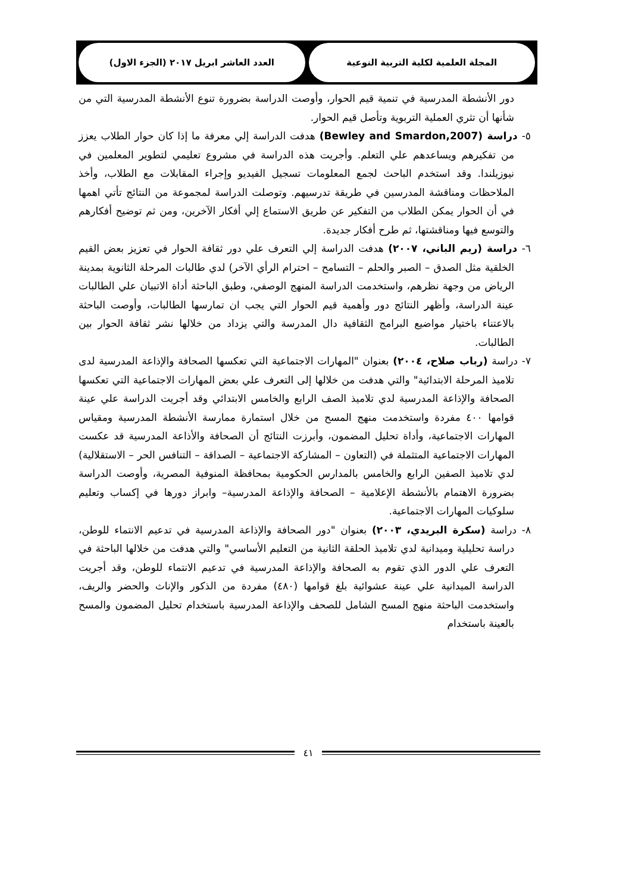المجلة العلمية لكلية التربية النوعية
العدد العاشر ابريل ٢٠١٧ (الجزء الاول)
دور الأنشطة المدرسية في تنمية قيم الحوار، وأوصت الدراسة بضرورة تنوع الأنشطة المدرسية التي من شأنها أن تثري العملية التربوية وتأصل قيم الحوار.
٥- دراسة (Bewley and Smardon,2007) هدفت الدراسة إلي معرفة ما إذا كان حوار الطلاب يعزز من تفكيرهم ويساعدهم علي التعلم. وأجريت هذه الدراسة في مشروع تعليمي لتطوير المعلمين في نيوزيلندا. وقد استخدم الباحث لجمع المعلومات تسجيل الفيديو وإجراء المقابلات مع الطلاب، وأخذ الملاحظات ومناقشة المدرسين في طريقة تدرسيهم. وتوصلت الدراسة لمجموعة من النتائج تأتي اهمها في أن الحوار يمكن الطلاب من التفكير عن طريق الاستماع إلي أفكار الآخرين، ومن ثم توضيح أفكارهم والتوسع فيها ومناقشتها، ثم طرح أفكار جديدة.
٦- دراسة (ريم الباني، ٢٠٠٧) هدفت الدراسة إلي التعرف علي دور ثقافة الحوار في تعزيز بعض القيم الخلقية مثل الصدق – الصبر والحلم – التسامح – احترام الرأي الآخر) لدي طالبات المرحلة الثانوية بمدينة الرياض من وجهة نظرهم، واستخدمت الدراسة المنهج الوصفي، وطبق الباحثة أداة الاتبيان علي الطالبات عينة الدراسة، وأظهر النتائج دور وأهمية قيم الحوار التي يجب ان تمارسها الطالبات، وأوصت الباحثة بالاعتناء باختيار مواضيع البرامج الثقافية دال المدرسة والتي يزداد من خلالها نشر ثقافة الحوار بين الطالبات.
٧- دراسة (رباب صلاح، ٢٠٠٤) بعنوان "المهارات الاجتماعية التي تعكسها الصحافة والإذاعة المدرسية لدى تلاميذ المرحلة الابتدائية" والتي هدفت من خلالها إلى التعرف علي بعض المهارات الاجتماعية التي تعكسها الصحافة والإذاعة المدرسية لدي تلاميذ الصف الرابع والخامس الابتدائي وقد أجريت الدراسة علي عينة قوامها ٤٠٠ مفردة واستخدمت منهج المسح من خلال استمارة ممارسة الأنشطة المدرسية ومقياس المهارات الاجتماعية، وأداة تحليل المضمون، وأبرزت النتائج أن الصحافة والأذاعة المدرسية قد عكست المهارات الاجتماعية المتثملة في (التعاون – المشاركة الاجتماعية – الصداقة – التنافس الحر – الاستقلالية) لدي تلاميذ الصفين الرابع والخامس بالمدارس الحكومية بمحافظة المنوفية المصرية، وأوصت الدراسة بضرورة الاهتمام بالأنشطة الإعلامية – الصحافة والإذاعة المدرسية– وابراز دورها في إكساب وتعليم سلوكيات المهارات الاجتماعية.
٨- دراسة (سكرة البريدي، ٢٠٠٣) بعنوان "دور الصحافة والإذاعة المدرسية في تدعيم الانتماء للوطن، دراسة تحليلية وميدانية لدي تلاميذ الحلقة الثانية من التعليم الأساسي" والتي هدفت من خلالها الباحثة في التعرف علي الدور الذي تقوم به الصحافة والإذاعة المدرسية في تدعيم الانتماء للوطن، وقد أجريت الدراسة الميدانية علي عينة عشوائية بلغ قوامها (٤٨٠) مفردة من الذكور والإناث والحضر والريف، واستخدمت الباحثة منهج المسح الشامل للصحف والإذاعة المدرسية باستخدام تحليل المضمون والمسح بالعينة باستخدام
٤١